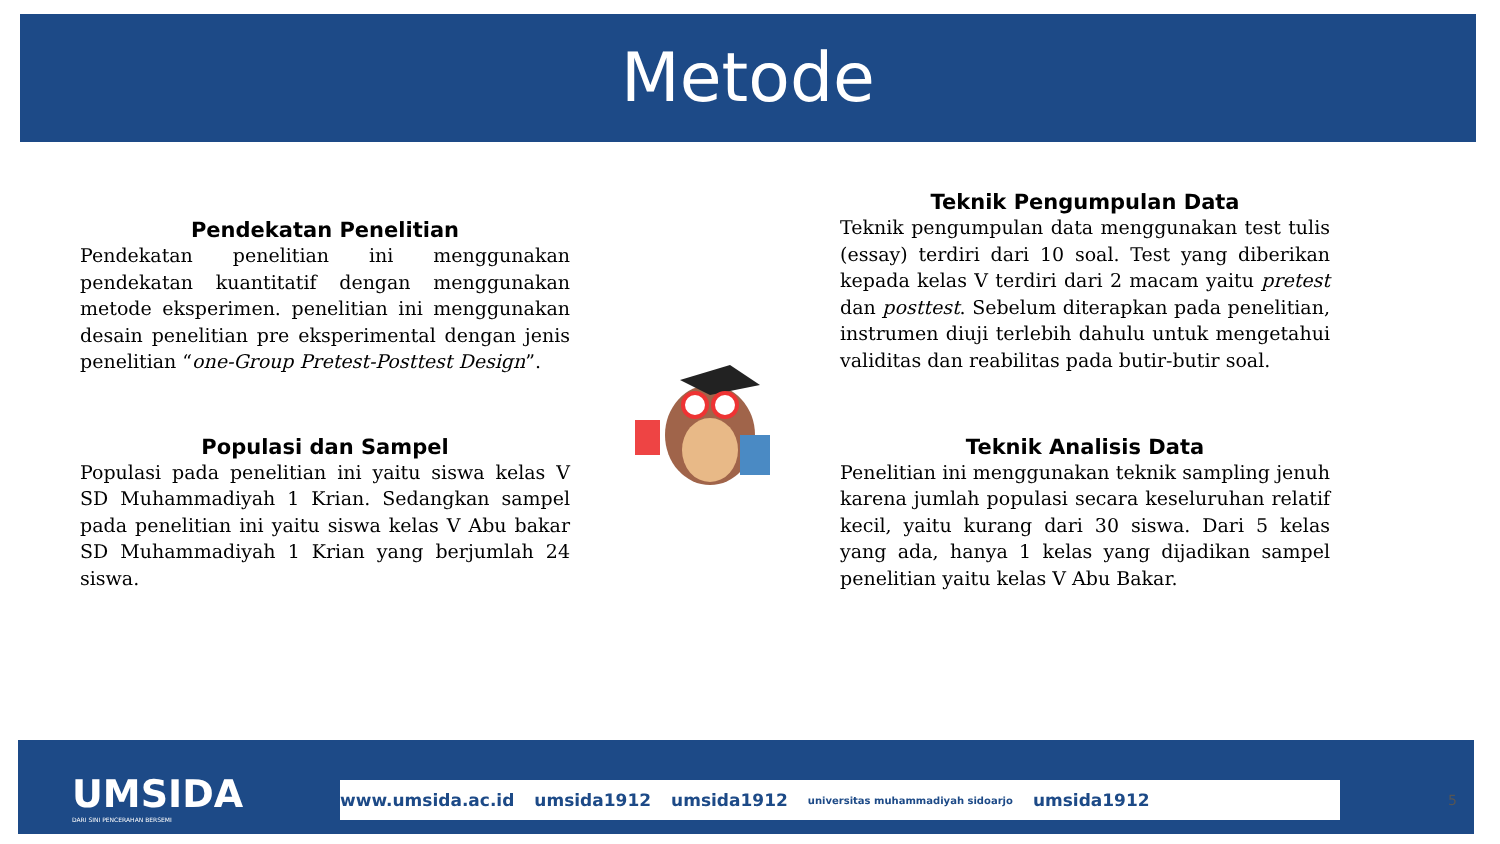Metode
Pendekatan Penelitian
Pendekatan penelitian ini menggunakan pendekatan kuantitatif dengan menggunakan metode eksperimen. penelitian ini menggunakan desain penelitian pre eksperimental dengan jenis penelitian “one-Group Pretest-Posttest Design”.
Teknik Pengumpulan Data
Teknik pengumpulan data menggunakan test tulis (essay) terdiri dari 10 soal. Test yang diberikan kepada kelas V terdiri dari 2 macam yaitu pretest dan posttest. Sebelum diterapkan pada penelitian, instrumen diuji terlebih dahulu untuk mengetahui validitas dan reabilitas pada butir-butir soal.
Populasi dan Sampel
Populasi pada penelitian ini yaitu siswa kelas V SD Muhammadiyah 1 Krian. Sedangkan sampel pada penelitian ini yaitu siswa kelas V Abu bakar SD Muhammadiyah 1 Krian yang berjumlah 24 siswa.
Teknik Analisis Data
Penelitian ini menggunakan teknik sampling jenuh karena jumlah populasi secara keseluruhan relatif kecil, yaitu kurang dari 30 siswa. Dari 5 kelas yang ada, hanya 1 kelas yang dijadikan sampel penelitian yaitu kelas V Abu Bakar.
UMSIDA
DARI SINI PENCERAHAN BERSEMI
www.umsida.ac.id umsida1912 umsida1912 universitas muhammadiyah sidoarjo umsida1912
5